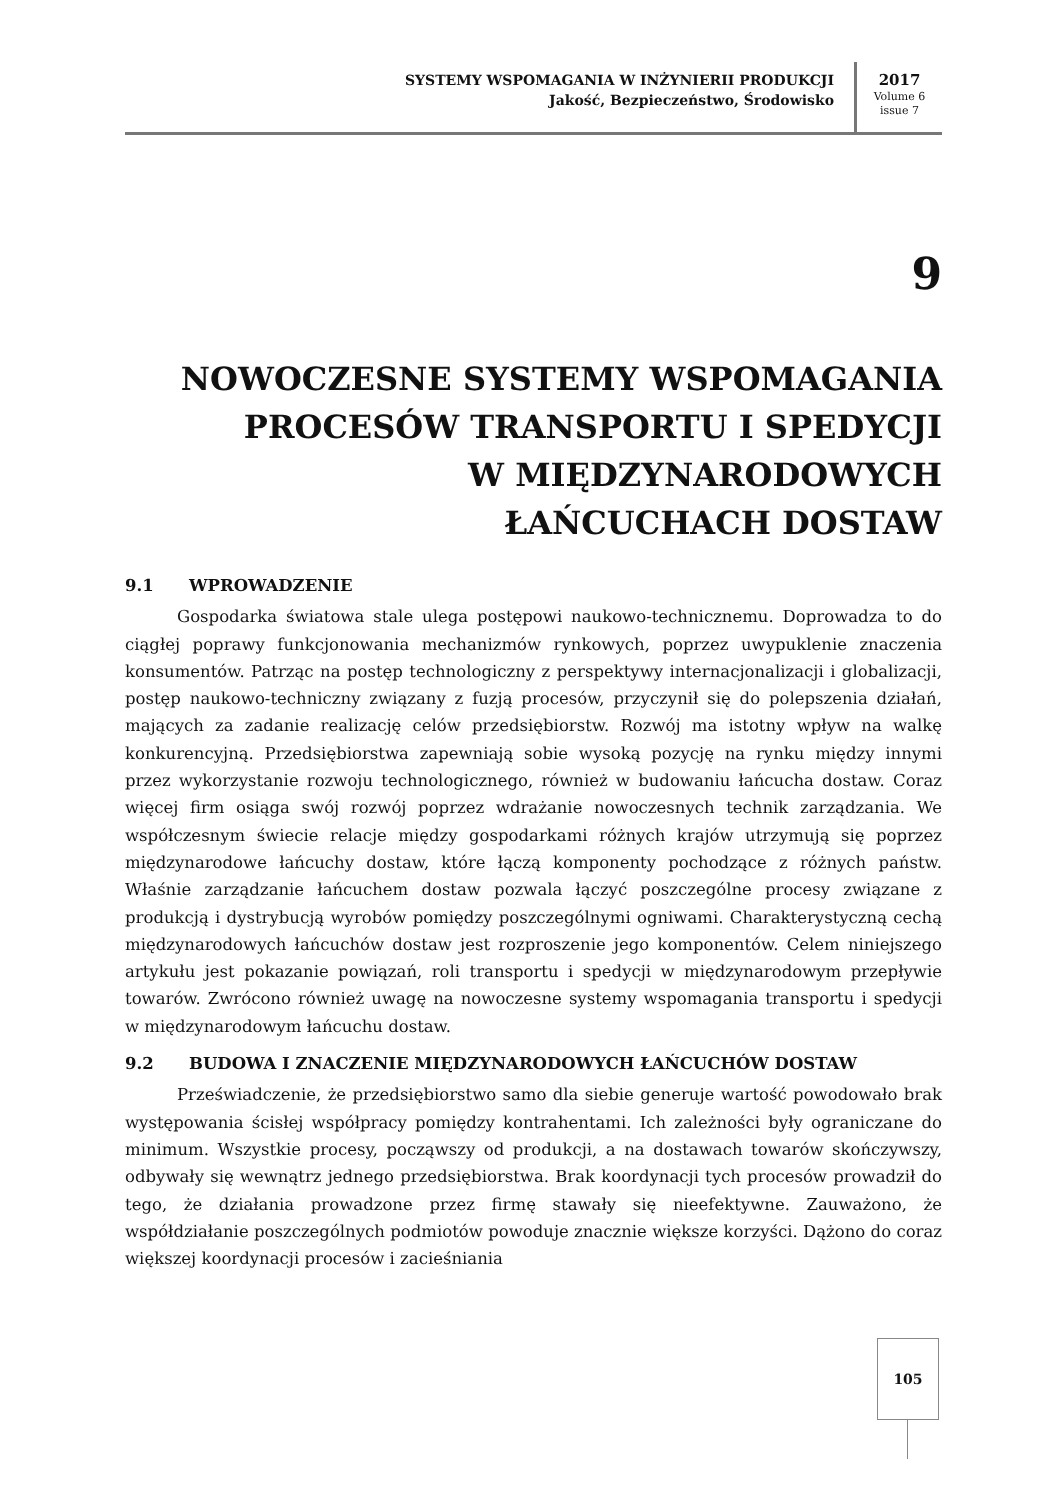SYSTEMY WSPOMAGANIA W INŻYNIERII PRODUKCJI
Jakość, Bezpieczeństwo, Środowisko
2017
Volume 6
issue 7
9
NOWOCZESNE SYSTEMY WSPOMAGANIA
PROCESÓW TRANSPORTU I SPEDYCJI
W MIĘDZYNARODOWYCH
ŁAŃCUCHACH DOSTAW
9.1 WPROWADZENIE
Gospodarka światowa stale ulega postępowi naukowo-technicznemu. Doprowadza to do ciągłej poprawy funkcjonowania mechanizmów rynkowych, poprzez uwypuklenie znaczenia konsumentów. Patrząc na postęp technologiczny z perspektywy internacjonalizacji i globalizacji, postęp naukowo-techniczny związany z fuzją procesów, przyczynił się do polepszenia działań, mających za zadanie realizację celów przedsiębiorstw. Rozwój ma istotny wpływ na walkę konkurencyjną. Przedsiębiorstwa zapewniają sobie wysoką pozycję na rynku między innymi przez wykorzystanie rozwoju technologicznego, również w budowaniu łańcucha dostaw. Coraz więcej firm osiąga swój rozwój poprzez wdrażanie nowoczesnych technik zarządzania. We współczesnym świecie relacje między gospodarkami różnych krajów utrzymują się poprzez międzynarodowe łańcuchy dostaw, które łączą komponenty pochodzące z różnych państw. Właśnie zarządzanie łańcuchem dostaw pozwala łączyć poszczególne procesy związane z produkcją i dystrybucją wyrobów pomiędzy poszczególnymi ogniwami. Charakterystyczną cechą międzynarodowych łańcuchów dostaw jest rozproszenie jego komponentów. Celem niniejszego artykułu jest pokazanie powiązań, roli transportu i spedycji w międzynarodowym przepływie towarów. Zwrócono również uwagę na nowoczesne systemy wspomagania transportu i spedycji w międzynarodowym łańcuchu dostaw.
9.2 BUDOWA I ZNACZENIE MIĘDZYNARODOWYCH ŁAŃCUCHÓW DOSTAW
Przeświadczenie, że przedsiębiorstwo samo dla siebie generuje wartość powodowało brak występowania ścisłej współpracy pomiędzy kontrahentami. Ich zależności były ograniczane do minimum. Wszystkie procesy, począwszy od produkcji, a na dostawach towarów skończywszy, odbywały się wewnątrz jednego przedsiębiorstwa. Brak koordynacji tych procesów prowadził do tego, że działania prowadzone przez firmę stawały się nieefektywne. Zauważono, że współdziałanie poszczególnych podmiotów powoduje znacznie większe korzyści. Dążono do coraz większej koordynacji procesów i zacieśniania
105